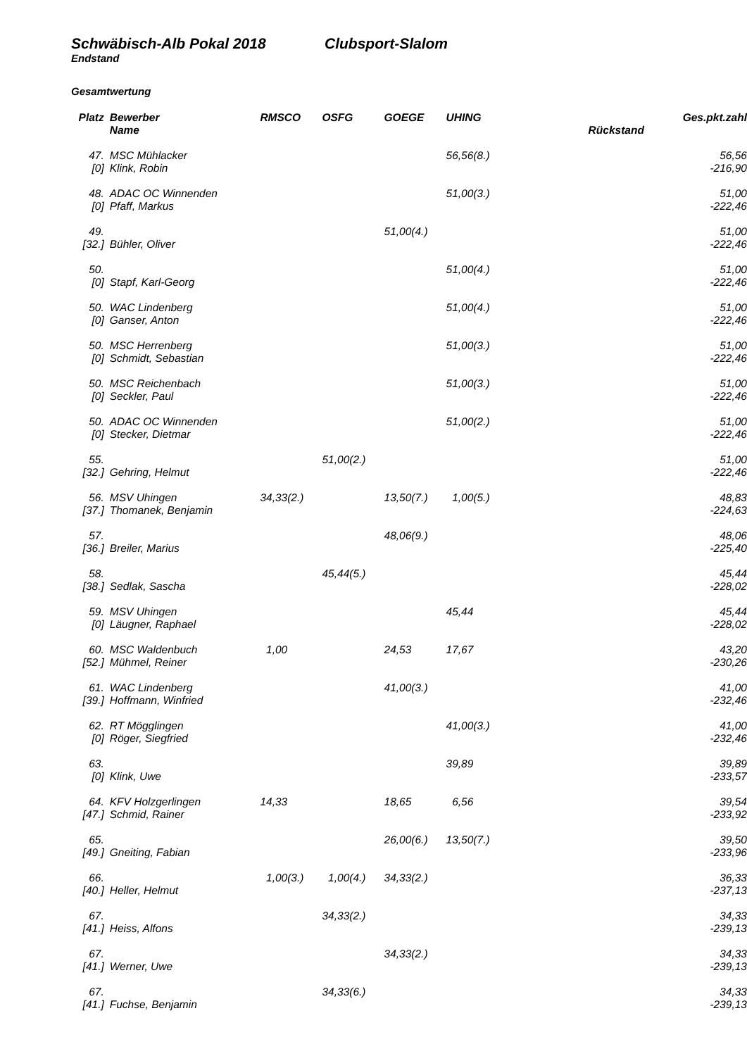Schwäbisch-Alb Pokal 2018 Clubsport-Slalom
Endstand
Gesamtwertung
| Platz | Bewerber | RMSCO | OSFG | GOEGE | UHING | Ges.pkt.zahl |
| --- | --- | --- | --- | --- | --- | --- |
| | Name | | | | | Rückstand |
| 47. | MSC Mühlacker | | | | 56,56(8.) | 56,56 |
| [0] | Klink, Robin | | | | | -216,90 |
| 48. | ADAC OC Winnenden | | | | 51,00(3.) | 51,00 |
| [0] | Pfaff, Markus | | | | | -222,46 |
| 49. | | | | 51,00(4.) | | 51,00 |
| [32.] | Bühler, Oliver | | | | | -222,46 |
| 50. | | | | | 51,00(4.) | 51,00 |
| [0] | Stapf, Karl-Georg | | | | | -222,46 |
| 50. | WAC Lindenberg | | | | 51,00(4.) | 51,00 |
| [0] | Ganser, Anton | | | | | -222,46 |
| 50. | MSC Herrenberg | | | | 51,00(3.) | 51,00 |
| [0] | Schmidt, Sebastian | | | | | -222,46 |
| 50. | MSC Reichenbach | | | | 51,00(3.) | 51,00 |
| [0] | Seckler, Paul | | | | | -222,46 |
| 50. | ADAC OC Winnenden | | | | 51,00(2.) | 51,00 |
| [0] | Stecker, Dietmar | | | | | -222,46 |
| 55. | | | 51,00(2.) | | | 51,00 |
| [32.] | Gehring, Helmut | | | | | -222,46 |
| 56. | MSV Uhingen | 34,33(2.) | | 13,50(7.) | 1,00(5.) | 48,83 |
| [37.] | Thomanek, Benjamin | | | | | -224,63 |
| 57. | | | | 48,06(9.) | | 48,06 |
| [36.] | Breiler, Marius | | | | | -225,40 |
| 58. | | | 45,44(5.) | | | 45,44 |
| [38.] | Sedlak, Sascha | | | | | -228,02 |
| 59. | MSV Uhingen | | | | 45,44 | 45,44 |
| [0] | Läugner, Raphael | | | | | -228,02 |
| 60. | MSC Waldenbuch | 1,00 | | 24,53 | 17,67 | 43,20 |
| [52.] | Mühmel, Reiner | | | | | -230,26 |
| 61. | WAC Lindenberg | | | 41,00(3.) | | 41,00 |
| [39.] | Hoffmann, Winfried | | | | | -232,46 |
| 62. | RT Mögglingen | | | | 41,00(3.) | 41,00 |
| [0] | Röger, Siegfried | | | | | -232,46 |
| 63. | | | | | 39,89 | 39,89 |
| [0] | Klink, Uwe | | | | | -233,57 |
| 64. | KFV Holzgerlingen | 14,33 | | 18,65 | 6,56 | 39,54 |
| [47.] | Schmid, Rainer | | | | | -233,92 |
| 65. | | | | 26,00(6.) | 13,50(7.) | 39,50 |
| [49.] | Gneiting, Fabian | | | | | -233,96 |
| 66. | | 1,00(3.) | 1,00(4.) | 34,33(2.) | | 36,33 |
| [40.] | Heller, Helmut | | | | | -237,13 |
| 67. | | | 34,33(2.) | | | 34,33 |
| [41.] | Heiss, Alfons | | | | | -239,13 |
| 67. | | | | 34,33(2.) | | 34,33 |
| [41.] | Werner, Uwe | | | | | -239,13 |
| 67. | | | 34,33(6.) | | | 34,33 |
| [41.] | Fuchse, Benjamin | | | | | -239,13 |